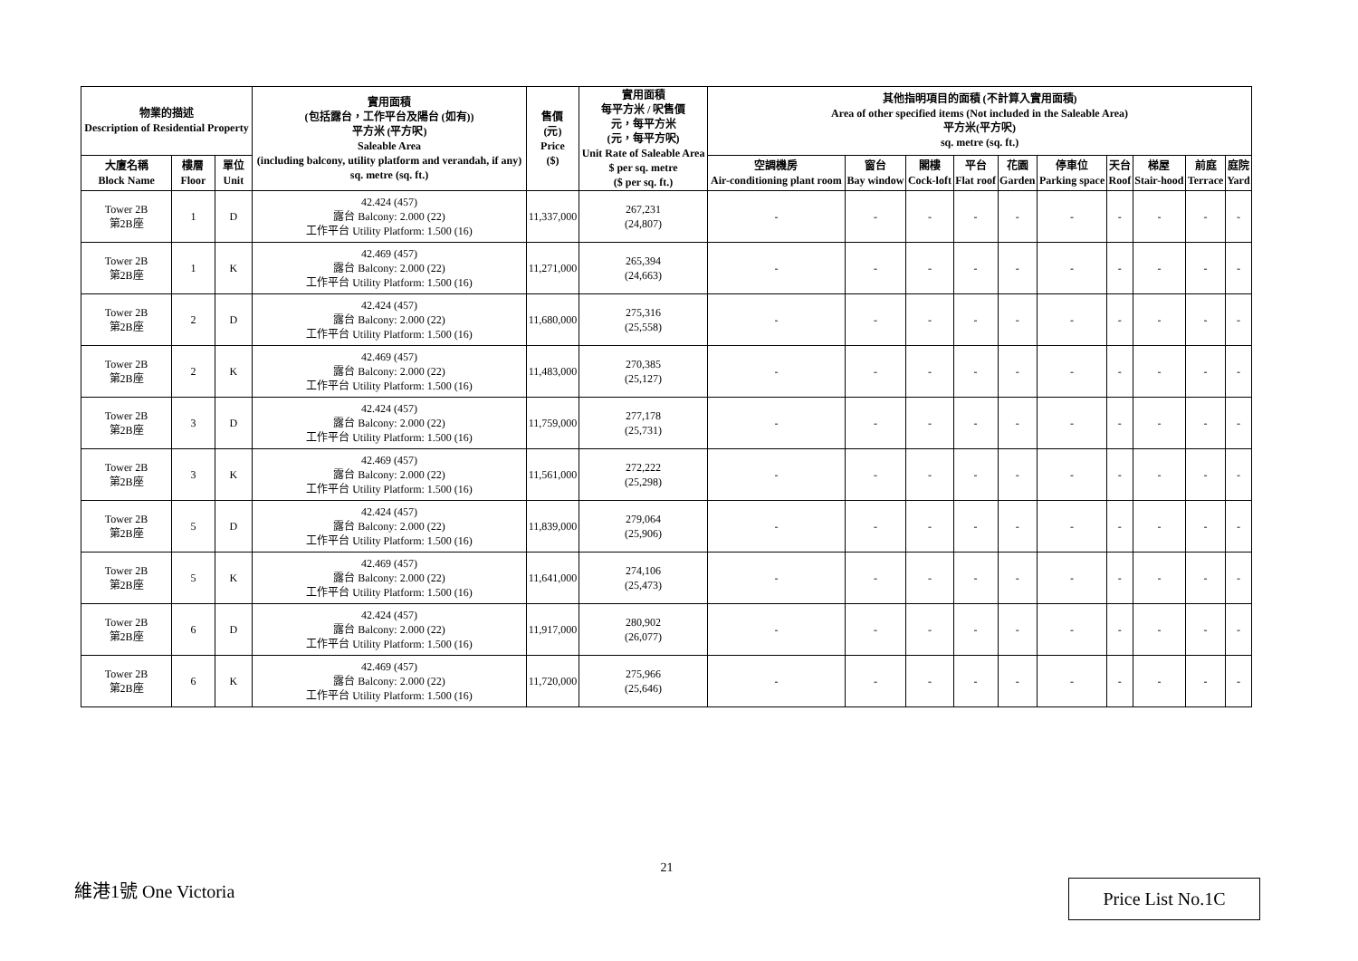| 物業的描述 Description of Residential Property | | | 實用面積 (包括露台，工作平台及陽台 (如有)) 平方米 (平方呎) Saleable Area (including balcony, utility platform and verandah, if any) sq. metre (sq. ft.) | 售價 (元) Price ($) | 實用面積 每平方米 / 呎售價 元，每平方米 (元，每平方呎) Unit Rate of Saleable Area $ per sq. metre ($ per sq. ft.) | 其他指明項目的面積 (不計算入實用面積) Area of other specified items (Not included in the Saleable Area) 平方米(平方呎) sq. metre (sq. ft.) | | | | | | | | | |
| --- | --- | --- | --- | --- | --- | --- | --- | --- | --- | --- | --- | --- | --- | --- | --- |
| 大廈名稱 Block Name | 樓層 Floor | 單位 Unit | | | | 空調機房 Air-conditioning plant room | 窗台 Bay window | 閣樓 Cock-loft | 平台 Flat roof | 花園 Garden | 停車位 Parking space | 天台 Roof | 梯屋 Stair-hood | 前庭 Terrace | 庭院 Yard |
| Tower 2B 第2B座 | 1 | D | 42.424 (457) 露台 Balcony: 2.000 (22) 工作平台 Utility Platform: 1.500 (16) | 11,337,000 | 267,231 (24,807) | - | - | - | - | - | - | - | - | - | - |
| Tower 2B 第2B座 | 1 | K | 42.469 (457) 露台 Balcony: 2.000 (22) 工作平台 Utility Platform: 1.500 (16) | 11,271,000 | 265,394 (24,663) | - | - | - | - | - | - | - | - | - | - |
| Tower 2B 第2B座 | 2 | D | 42.424 (457) 露台 Balcony: 2.000 (22) 工作平台 Utility Platform: 1.500 (16) | 11,680,000 | 275,316 (25,558) | - | - | - | - | - | - | - | - | - | - |
| Tower 2B 第2B座 | 2 | K | 42.469 (457) 露台 Balcony: 2.000 (22) 工作平台 Utility Platform: 1.500 (16) | 11,483,000 | 270,385 (25,127) | - | - | - | - | - | - | - | - | - | - |
| Tower 2B 第2B座 | 3 | D | 42.424 (457) 露台 Balcony: 2.000 (22) 工作平台 Utility Platform: 1.500 (16) | 11,759,000 | 277,178 (25,731) | - | - | - | - | - | - | - | - | - | - |
| Tower 2B 第2B座 | 3 | K | 42.469 (457) 露台 Balcony: 2.000 (22) 工作平台 Utility Platform: 1.500 (16) | 11,561,000 | 272,222 (25,298) | - | - | - | - | - | - | - | - | - | - |
| Tower 2B 第2B座 | 5 | D | 42.424 (457) 露台 Balcony: 2.000 (22) 工作平台 Utility Platform: 1.500 (16) | 11,839,000 | 279,064 (25,906) | - | - | - | - | - | - | - | - | - | - |
| Tower 2B 第2B座 | 5 | K | 42.469 (457) 露台 Balcony: 2.000 (22) 工作平台 Utility Platform: 1.500 (16) | 11,641,000 | 274,106 (25,473) | - | - | - | - | - | - | - | - | - | - |
| Tower 2B 第2B座 | 6 | D | 42.424 (457) 露台 Balcony: 2.000 (22) 工作平台 Utility Platform: 1.500 (16) | 11,917,000 | 280,902 (26,077) | - | - | - | - | - | - | - | - | - | - |
| Tower 2B 第2B座 | 6 | K | 42.469 (457) 露台 Balcony: 2.000 (22) 工作平台 Utility Platform: 1.500 (16) | 11,720,000 | 275,966 (25,646) | - | - | - | - | - | - | - | - | - | - |
21
維港1號 One Victoria Price List No.1C